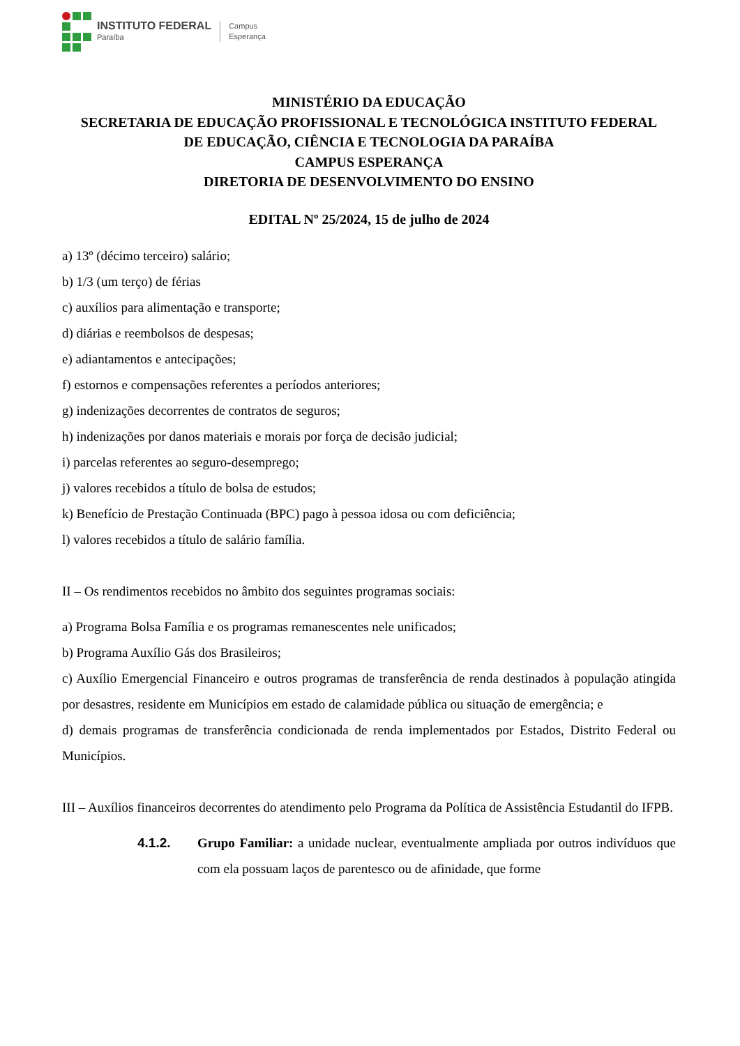INSTITUTO FEDERAL
Paraíba
Campus
Esperança
MINISTÉRIO DA EDUCAÇÃO
SECRETARIA DE EDUCAÇÃO PROFISSIONAL E TECNOLÓGICA INSTITUTO FEDERAL
DE EDUCAÇÃO, CIÊNCIA E TECNOLOGIA DA PARAÍBA
CAMPUS ESPERANÇA
DIRETORIA DE DESENVOLVIMENTO DO ENSINO
EDITAL Nº 25/2024, 15 de julho de 2024
a) 13º (décimo terceiro) salário;
b) 1/3 (um terço) de férias
c) auxílios para alimentação e transporte;
d) diárias e reembolsos de despesas;
e) adiantamentos e antecipações;
f) estornos e compensações referentes a períodos anteriores;
g) indenizações decorrentes de contratos de seguros;
h) indenizações por danos materiais e morais por força de decisão judicial;
i) parcelas referentes ao seguro-desemprego;
j) valores recebidos a título de bolsa de estudos;
k) Benefício de Prestação Continuada (BPC) pago à pessoa idosa ou com deficiência;
l) valores recebidos a título de salário família.
II – Os rendimentos recebidos no âmbito dos seguintes programas sociais:
a) Programa Bolsa Família e os programas remanescentes nele unificados;
b) Programa Auxílio Gás dos Brasileiros;
c) Auxílio Emergencial Financeiro e outros programas de transferência de renda destinados à população atingida por desastres, residente em Municípios em estado de calamidade pública ou situação de emergência; e
d) demais programas de transferência condicionada de renda implementados por Estados, Distrito Federal ou Municípios.
III – Auxílios financeiros decorrentes do atendimento pelo Programa da Política de Assistência Estudantil do IFPB.
4.1.2. Grupo Familiar: a unidade nuclear, eventualmente ampliada por outros indivíduos que com ela possuam laços de parentesco ou de afinidade, que forme